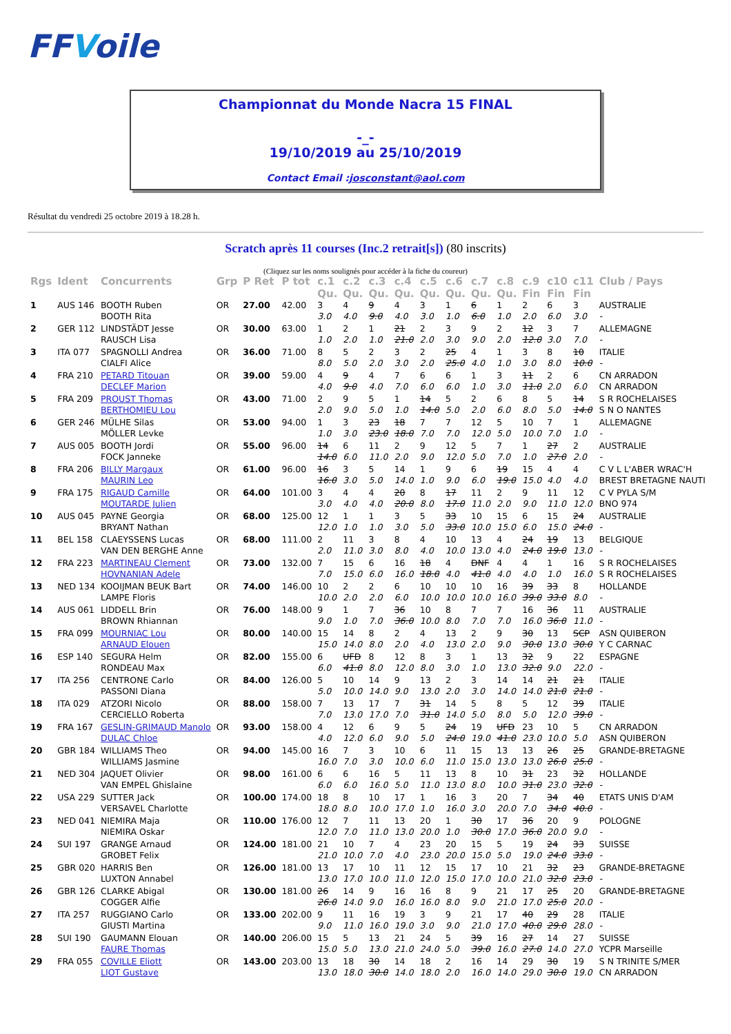FFVoile
Championnat du Monde Nacra 15 FINAL
-_-
19/10/2019 au 25/10/2019
Contact Email :josconstant@aol.com
Résultat du vendredi 25 octobre 2019 à 18.28 h.
Scratch après 11 courses (Inc.2 retrait[s]) (80 inscrits)
(Cliquez sur les noms soulignés pour accéder à la fiche du coureur)
| Rgs | Ident | Concurrents | Grp | P Ret | P tot | c.1 | c.2 | c.3 | c.4 | c.5 | c.6 | c.7 | c.8 | c.9 | c10 | c11 | Club / Pays |
| --- | --- | --- | --- | --- | --- | --- | --- | --- | --- | --- | --- | --- | --- | --- | --- | --- | --- |
| | | | | | | Qu. | Qu. | Qu. | Qu. | Qu. | Qu. | Qu. | Qu. | Fin | Fin | Fin | |
| 1 | AUS 146 | BOOTH Ruben | OR | 27.00 | 42.00 | 3 | 4 | 9 | 4 | 3 | 1 | 6 | 1 | 2 | 6 | 3 | AUSTRALIE |
| | | BOOTH Rita | | | | 3.0 | 4.0 | 9.0 | 4.0 | 3.0 | 1.0 | 6.0 | 1.0 | 2.0 | 6.0 | 3.0 | - |
| 2 | GER 112 | LINDSTÄDT Jesse | OR | 30.00 | 63.00 | 1 | 2 | 1 | 21 | 2 | 3 | 9 | 2 | 12 | 3 | 7 | ALLEMAGNE |
| | | RAUSCH Lisa | | | | 1.0 | 2.0 | 1.0 | 21.0 | 2.0 | 3.0 | 9.0 | 2.0 | 12.0 | 3.0 | 7.0 | - |
| 3 | ITA 077 | SPAGNOLLI Andrea | OR | 36.00 | 71.00 | 8 | 5 | 2 | 3 | 2 | 25 | 4 | 1 | 3 | 8 | 10 | ITALIE |
| | | CIALFI Alice | | | | 8.0 | 5.0 | 2.0 | 3.0 | 2.0 | 25.0 | 4.0 | 1.0 | 3.0 | 8.0 | 10.0 | - |
| 4 | FRA 210 | PETARD Titouan | OR | 39.00 | 59.00 | 4 | 9 | 4 | 7 | 6 | 6 | 1 | 3 | 11 | 2 | 6 | CN ARRADON |
| | | DECLEF Marion | | | | 4.0 | 9.0 | 4.0 | 7.0 | 6.0 | 6.0 | 1.0 | 3.0 | 11.0 | 2.0 | 6.0 | CN ARRADON |
| 5 | FRA 209 | PROUST Thomas | OR | 43.00 | 71.00 | 2 | 9 | 5 | 1 | 14 | 5 | 2 | 6 | 8 | 5 | 14 | S R ROCHELAISES |
| | | BERTHOMIEU Lou | | | | 2.0 | 9.0 | 5.0 | 1.0 | 14.0 | 5.0 | 2.0 | 6.0 | 8.0 | 5.0 | 14.0 | S N O NANTES |
| 6 | GER 246 | MÜLHE Silas | OR | 53.00 | 94.00 | 1 | 3 | 23 | 18 | 7 | 7 | 12 | 5 | 10 | 7 | 1 | ALLEMAGNE |
| | | MÖLLER Levke | | | | 1.0 | 3.0 | 23.0 | 18.0 | 7.0 | 7.0 | 12.0 | 5.0 | 10.0 | 7.0 | 1.0 | - |
| 7 | AUS 005 | BOOTH Jordi | OR | 55.00 | 96.00 | 14 | 6 | 11 | 2 | 9 | 12 | 5 | 7 | 1 | 27 | 2 | AUSTRALIE |
| | | FOCK Janneke | | | | 14.0 | 6.0 | 11.0 | 2.0 | 9.0 | 12.0 | 5.0 | 7.0 | 1.0 | 27.0 | 2.0 | - |
| 8 | FRA 206 | BILLY Margaux | OR | 61.00 | 96.00 | 16 | 3 | 5 | 14 | 1 | 9 | 6 | 19 | 15 | 4 | 4 | C V L L'ABER WRAC'H |
| | | MAURIN Leo | | | | 16.0 | 3.0 | 5.0 | 14.0 | 1.0 | 9.0 | 6.0 | 19.0 | 15.0 | 4.0 | 4.0 | BREST BRETAGNE NAUTI |
| 9 | FRA 175 | RIGAUD Camille | OR | 64.00 | 101.00 | 3 | 4 | 4 | 20 | 8 | 17 | 11 | 2 | 9 | 11 | 12 | C V PYLA S/M |
| | | MOUTARDE Julien | | | | 3.0 | 4.0 | 4.0 | 20.0 | 8.0 | 17.0 | 11.0 | 2.0 | 9.0 | 11.0 | 12.0 | BNO 974 |
| 10 | AUS 045 | PAYNE Georgia | OR | 68.00 | 125.00 | 12 | 1 | 1 | 3 | 5 | 33 | 10 | 15 | 6 | 15 | 24 | AUSTRALIE |
| | | BRYANT Nathan | | | | 12.0 | 1.0 | 1.0 | 3.0 | 5.0 | 33.0 | 10.0 | 15.0 | 6.0 | 15.0 | 24.0 | - |
| 11 | BEL 158 | CLAEYSSENS Lucas | OR | 68.00 | 111.00 | 2 | 11 | 3 | 8 | 4 | 10 | 13 | 4 | 24 | 19 | 13 | BELGIQUE |
| | | VAN DEN BERGHE Anne | | | | 2.0 | 11.0 | 3.0 | 8.0 | 4.0 | 10.0 | 13.0 | 4.0 | 24.0 | 19.0 | 13.0 | - |
| 12 | FRA 223 | MARTINEAU Clement | OR | 73.00 | 132.00 | 7 | 15 | 6 | 16 | 18 | 4 | DNF | 4 | 4 | 1 | 16 | S R ROCHELAISES |
| | | HOVNANIAN Adele | | | | 7.0 | 15.0 | 6.0 | 16.0 | 18.0 | 4.0 | 41.0 | 4.0 | 4.0 | 1.0 | 16.0 | S R ROCHELAISES |
| 13 | NED 134 | KOOIJMAN BEUK Bart | OR | 74.00 | 146.00 | 10 | 2 | 2 | 6 | 10 | 10 | 10 | 16 | 39 | 33 | 8 | HOLLANDE |
| | | LAMPE Floris | | | | 10.0 | 2.0 | 2.0 | 6.0 | 10.0 | 10.0 | 10.0 | 16.0 | 39.0 | 33.0 | 8.0 | - |
| 14 | AUS 061 | LIDDELL Brin | OR | 76.00 | 148.00 | 9 | 1 | 7 | 36 | 10 | 8 | 7 | 7 | 16 | 36 | 11 | AUSTRALIE |
| | | BROWN Rhiannan | | | | 9.0 | 1.0 | 7.0 | 36.0 | 10.0 | 8.0 | 7.0 | 7.0 | 16.0 | 36.0 | 11.0 | - |
| 15 | FRA 099 | MOURNIAC Lou | OR | 80.00 | 140.00 | 15 | 14 | 8 | 2 | 4 | 13 | 2 | 9 | 30 | 13 | SCP | ASN QUIBERON |
| | | ARNAUD Elouen | | | | 15.0 | 14.0 | 8.0 | 2.0 | 4.0 | 13.0 | 2.0 | 9.0 | 30.0 | 13.0 | 30.0 | Y C CARNAC |
| 16 | ESP 140 | SEGURA Helm | OR | 82.00 | 155.00 | 6 | UFD | 8 | 12 | 8 | 3 | 1 | 13 | 32 | 9 | 22 | ESPAGNE |
| | | RONDEAU Max | | | | 6.0 | 41.0 | 8.0 | 12.0 | 8.0 | 3.0 | 1.0 | 13.0 | 32.0 | 9.0 | 22.0 | - |
| 17 | ITA 256 | CENTRONE Carlo | OR | 84.00 | 126.00 | 5 | 10 | 14 | 9 | 13 | 2 | 3 | 14 | 14 | 21 | 21 | ITALIE |
| | | PASSONI Diana | | | | 5.0 | 10.0 | 14.0 | 9.0 | 13.0 | 2.0 | 3.0 | 14.0 | 14.0 | 21.0 | 21.0 | - |
| 18 | ITA 029 | ATZORI Nicolo | OR | 88.00 | 158.00 | 7 | 13 | 17 | 7 | 31 | 14 | 5 | 8 | 5 | 12 | 39 | ITALIE |
| | | CERCIELLO Roberta | | | | 7.0 | 13.0 | 17.0 | 7.0 | 31.0 | 14.0 | 5.0 | 8.0 | 5.0 | 12.0 | 39.0 | - |
| 19 | FRA 167 | GESLIN-GRIMAUD Manolo | OR | 93.00 | 158.00 | 4 | 12 | 6 | 9 | 5 | 24 | 19 | UFD | 23 | 10 | 5 | CN ARRADON |
| | | DULAC Chloe | | | | 4.0 | 12.0 | 6.0 | 9.0 | 5.0 | 24.0 | 19.0 | 41.0 | 23.0 | 10.0 | 5.0 | ASN QUIBERON |
| 20 | GBR 184 | WILLIAMS Theo | OR | 94.00 | 145.00 | 16 | 7 | 3 | 10 | 6 | 11 | 15 | 13 | 13 | 26 | 25 | GRANDE-BRETAGNE |
| | | WILLIAMS Jasmine | | | | 16.0 | 7.0 | 3.0 | 10.0 | 6.0 | 11.0 | 15.0 | 13.0 | 13.0 | 26.0 | 25.0 | - |
| 21 | NED 304 | JAQUET Olivier | OR | 98.00 | 161.00 | 6 | 6 | 16 | 5 | 11 | 13 | 8 | 10 | 31 | 23 | 32 | HOLLANDE |
| | | VAN EMPEL Ghislaine | | | | 6.0 | 6.0 | 16.0 | 5.0 | 11.0 | 13.0 | 8.0 | 10.0 | 31.0 | 23.0 | 32.0 | - |
| 22 | USA 229 | SUTTER Jack | OR | 100.00 | 174.00 | 18 | 8 | 10 | 17 | 1 | 16 | 3 | 20 | 7 | 34 | 40 | ETATS UNIS D'AM |
| | | VERSAVEL Charlotte | | | | 18.0 | 8.0 | 10.0 | 17.0 | 1.0 | 16.0 | 3.0 | 20.0 | 7.0 | 34.0 | 40.0 | - |
| 23 | NED 041 | NIEMIRA Maja | OR | 110.00 | 176.00 | 12 | 7 | 11 | 13 | 20 | 1 | 30 | 17 | 36 | 20 | 9 | POLOGNE |
| | | NIEMIRA Oskar | | | | 12.0 | 7.0 | 11.0 | 13.0 | 20.0 | 1.0 | 30.0 | 17.0 | 36.0 | 20.0 | 9.0 | - |
| 24 | SUI 197 | GRANGE Arnaud | OR | 124.00 | 181.00 | 21 | 10 | 7 | 4 | 23 | 20 | 15 | 5 | 19 | 24 | 33 | SUISSE |
| | | GROBET Felix | | | | 21.0 | 10.0 | 7.0 | 4.0 | 23.0 | 20.0 | 15.0 | 5.0 | 19.0 | 24.0 | 33.0 | - |
| 25 | GBR 020 | HARRIS Ben | OR | 126.00 | 181.00 | 13 | 17 | 10 | 11 | 12 | 15 | 17 | 10 | 21 | 32 | 23 | GRANDE-BRETAGNE |
| | | LUXTON Annabel | | | | 13.0 | 17.0 | 10.0 | 11.0 | 12.0 | 15.0 | 17.0 | 10.0 | 21.0 | 32.0 | 23.0 | - |
| 26 | GBR 126 | CLARKE Abigal | OR | 130.00 | 181.00 | 26 | 14 | 9 | 16 | 16 | 8 | 9 | 21 | 17 | 25 | 20 | GRANDE-BRETAGNE |
| | | COGGER Alfie | | | | 26.0 | 14.0 | 9.0 | 16.0 | 16.0 | 8.0 | 9.0 | 21.0 | 17.0 | 25.0 | 20.0 | - |
| 27 | ITA 257 | RUGGIANO Carlo | OR | 133.00 | 202.00 | 9 | 11 | 16 | 19 | 3 | 9 | 21 | 17 | 40 | 29 | 28 | ITALIE |
| | | GIUSTI Martina | | | | 9.0 | 11.0 | 16.0 | 19.0 | 3.0 | 9.0 | 21.0 | 17.0 | 40.0 | 29.0 | 28.0 | - |
| 28 | SUI 190 | GAUMANN Elouan | OR | 140.00 | 206.00 | 15 | 5 | 13 | 21 | 24 | 5 | 39 | 16 | 27 | 14 | 27 | SUISSE |
| | | FAURE Thomas | | | | 15.0 | 5.0 | 13.0 | 21.0 | 24.0 | 5.0 | 39.0 | 16.0 | 27.0 | 14.0 | 27.0 | YCPR Marseille |
| 29 | FRA 055 | COVILLE Eliott | OR | 143.00 | 203.00 | 13 | 18 | 30 | 14 | 18 | 2 | 16 | 14 | 29 | 30 | 19 | S N TRINITE S/MER |
| | | LIOT Gustave | | | | 13.0 | 18.0 | 30.0 | 14.0 | 18.0 | 2.0 | 16.0 | 14.0 | 29.0 | 30.0 | 19.0 | CN ARRADON |